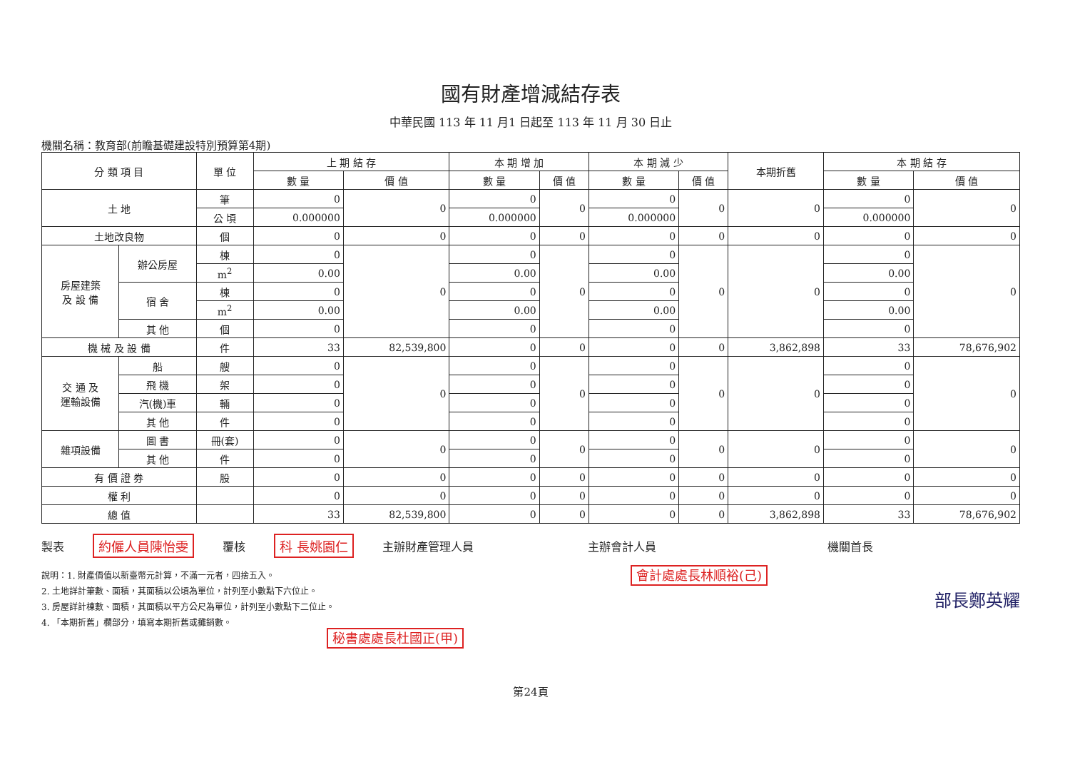國有財產增減結存表
中華民國 113 年 11 月1 日起至 113 年 11 月 30 日止
機關名稱：教育部(前瞻基礎建設特別預算第4期)
| 分 類 項 目 | | 單 位 | 上 期 結 存 | | 本 期 增 加 | | 本 期 減 少 | | 本期折舊 | 本 期 結 存 | |
| --- | --- | --- | --- | --- | --- | --- | --- | --- | --- | --- | --- |
| | | | 數 量 | 價 值 | 數 量 | 價 值 | 數 量 | 價 值 | | 數 量 | 價 值 |
| 土 地 | | 筆 | 0 | 0 | 0 | 0 | 0 | 0 | 0 | 0 | 0 |
| | | 公 頃 | 0.000000 | | 0.000000 | | 0.000000 | | | 0.000000 | |
| 土地改良物 | | 個 | 0 | 0 | 0 | 0 | 0 | 0 | 0 | 0 | 0 |
| 房屋建築 及 設 備 | 辦公房屋 | 棟 | 0 | 0 | 0 | 0 | 0 | 0 | 0 | 0 | 0 |
| | | m<sup>2</sup> | 0.00 | | 0.00 | | 0.00 | | | 0.00 | |
| | 宿 舍 | 棟 | 0 | | 0 | | 0 | | | 0 | |
| | | m<sup>2</sup> | 0.00 | | 0.00 | | 0.00 | | | 0.00 | |
| | 其 他 | 個 | 0 | | 0 | | 0 | | | 0 | |
| 機 械 及 設 備 | | 件 | 33 | 82,539,800 | 0 | 0 | 0 | 0 | 3,862,898 | 33 | 78,676,902 |
| 交 通 及 運輸設備 | 船 | 艘 | 0 | 0 | 0 | 0 | 0 | 0 | 0 | 0 | 0 |
| | 飛 機 | 架 | 0 | | 0 | | 0 | | | 0 | |
| | 汽(機)車 | 輛 | 0 | | 0 | | 0 | | | 0 | |
| | 其 他 | 件 | 0 | | 0 | | 0 | | | 0 | |
| 雜項設備 | 圖 書 | 冊(套) | 0 | 0 | 0 | 0 | 0 | 0 | 0 | 0 | 0 |
| | 其 他 | 件 | 0 | | 0 | | 0 | | | 0 | |
| 有 價 證 券 | | 股 | 0 | 0 | 0 | 0 | 0 | 0 | 0 | 0 | 0 |
| 權 利 | | | 0 | 0 | 0 | 0 | 0 | 0 | 0 | 0 | 0 |
| 總 值 | | | 33 | 82,539,800 | 0 | 0 | 0 | 0 | 3,862,898 | 33 | 78,676,902 |
製表 約僱人員陳怡雯 覆核 科 長姚園仁 主辦財產管理人員 主辦會計人員 機關首長
說明：1. 財產價值以新臺幣元計算，不滿一元者，四捨五入。
2. 土地詳計筆數、面積，其面積以公頃為單位，計列至小數點下六位止。
3. 房屋詳計棟數、面積，其面積以平方公尺為單位，計列至小數點下二位止。
4. 「本期折舊」欄部分，填寫本期折舊或攤銷數。
秘書處處長杜國正(甲)
會計處處長林順裕(己)
部長鄭英耀
第24頁